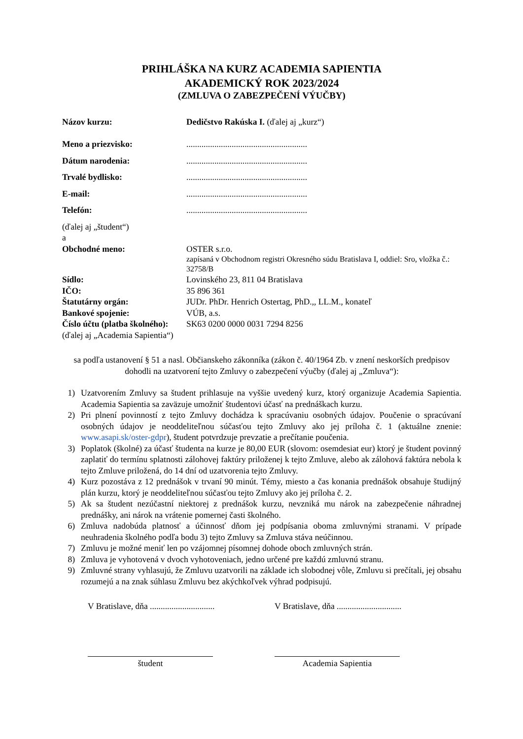PRIHLÁŠKA NA KURZ ACADEMIA SAPIENTIA
AKADEMICKÝ ROK 2023/2024
(ZMLUVA O ZABEZPEČENÍ VÝUČBY)
Názov kurzu: Dedičstvo Rakúska I. (ďalej aj „kurz“)
Meno a priezvisko: ........................................................
Dátum narodenia: ........................................................
Trvalé bydlisko: ........................................................
E-mail: ........................................................
Telefón: ........................................................
(ďalej aj „študent“)
a
Obchodné meno: OSTER s.r.o.
zapísaná v Obchodnom registri Okresného súdu Bratislava I, oddiel: Sro, vložka č.: 32758/B
Sídlo: Lovinského 23, 811 04 Bratislava
IČO: 35 896 361
Štatutárny orgán: JUDr. PhDr. Henrich Ostertag, PhD.,, LL.M., konateľ
Bankové spojenie: VÚB, a.s.
Číslo účtu (platba školného):
SK63 0200 0000 0031 7294 8256
(ďalej aj „Academia Sapientia“)
sa podľa ustanovení § 51 a nasl. Občianskeho zákonníka (zákon č. 40/1964 Zb. v znení neskorších predpisov dohodli na uzatvorení tejto Zmluvy o zabezpečení výučby (ďalej aj „Zmluva“):
1) Uzatvorením Zmluvy sa študent prihlasuje na vyššie uvedený kurz, ktorý organizuje Academia Sapientia. Academia Sapientia sa zaväzuje umožniť študentovi účasť na prednáškach kurzu.
2) Pri plnení povinností z tejto Zmluvy dochádza k spracúvaniu osobných údajov. Poučenie o spracúvaní osobných údajov je neoddeliteľnou súčasťou tejto Zmluvy ako jej príloha č. 1 (aktuálne znenie: www.asapi.sk/oster-gdpr), študent potvrdzuje prevzatie a prečítanie poučenia.
3) Poplatok (školné) za účasť študenta na kurze je 80,00 EUR (slovom: osemdesiat eur) ktorý je študent povinný zaplatiť do termínu splatnosti zálohovej faktúry priloženej k tejto Zmluve, alebo ak zálohová faktúra nebola k tejto Zmluve priložená, do 14 dní od uzatvorenia tejto Zmluvy.
4) Kurz pozostáva z 12 prednášok v trvaní 90 minút. Témy, miesto a čas konania prednášok obsahuje študijný plán kurzu, ktorý je neoddeliteľnou súčasťou tejto Zmluvy ako jej príloha č. 2.
5) Ak sa študent nezúčastní niektorej z prednášok kurzu, nevzniká mu nárok na zabezpečenie náhradnej prednášky, ani nárok na vrátenie pomernej časti školného.
6) Zmluva nadobúda platnosť a účinnosť dňom jej podpísania oboma zmluvnými stranami. V prípade neuhradenia školného podľa bodu 3) tejto Zmluvy sa Zmluva stáva neúčinnou.
7) Zmluvu je možné meniť len po vzájomnej písomnej dohode oboch zmluvných strán.
8) Zmluva je vyhotovená v dvoch vyhotoveniach, jedno určené pre každú zmluvnú stranu.
9) Zmluvné strany vyhlasujú, že Zmluvu uzatvorili na základe ich slobodnej vôle, Zmluvu si prečítali, jej obsahu rozumejú a na znak súhlasu Zmluvu bez akýchkoľvek výhrad podpisujú.
V Bratislave, dňa ..............................
V Bratislave, dňa ..............................
študent Academia Sapientia